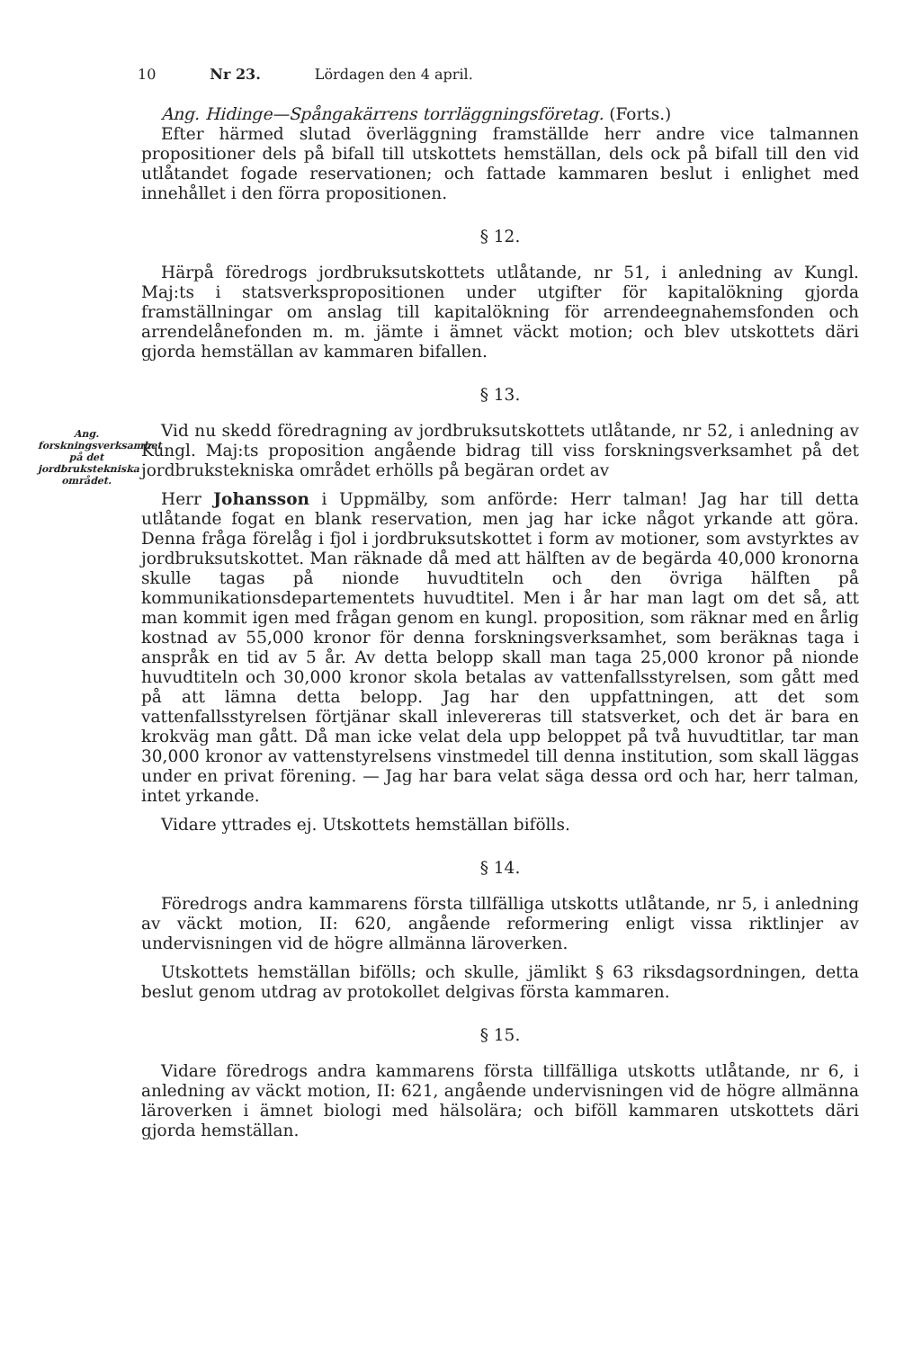10 Nr 23. Lördagen den 4 april.
Ang. Hidinge—Spångakärrens torrläggningsföretag. (Forts.)
Efter härmed slutad överläggning framställde herr andre vice talmannen propositioner dels på bifall till utskottets hemställan, dels ock på bifall till den vid utlåtandet fogade reservationen; och fattade kammaren beslut i enlighet med innehållet i den förra propositionen.
§ 12.
Härpå föredrogs jordbruksutskottets utlåtande, nr 51, i anledning av Kungl. Maj:ts i statsverkspropositionen under utgifter för kapitalökning gjorda framställningar om anslag till kapitalökning för arrendeegnahemsfonden och arrendelånefonden m. m. jämte i ämnet väckt motion; och blev utskottets däri gjorda hemställan av kammaren bifallen.
§ 13.
Ang. forskningsverksamhet på det jordbrukstekniska området.
Vid nu skedd föredragning av jordbruksutskottets utlåtande, nr 52, i anledning av Kungl. Maj:ts proposition angående bidrag till viss forskningsverksamhet på det jordbrukstekniska området erhölls på begäran ordet av
Herr Johansson i Uppmälby, som anförde: Herr talman! Jag har till detta utlåtande fogat en blank reservation, men jag har icke något yrkande att göra. Denna fråga förelåg i fjol i jordbruksutskottet i form av motioner, som avstyrktes av jordbruksutskottet. Man räknade då med att hälften av de begärda 40,000 kronorna skulle tagas på nionde huvudtiteln och den övriga hälften på kommunikationsdepartementets huvudtitel. Men i år har man lagt om det så, att man kommit igen med frågan genom en kungl. proposition, som räknar med en årlig kostnad av 55,000 kronor för denna forskningsverksamhet, som beräknas taga i anspråk en tid av 5 år. Av detta belopp skall man taga 25,000 kronor på nionde huvudtiteln och 30,000 kronor skola betalas av vattenfallsstyrelsen, som gått med på att lämna detta belopp. Jag har den uppfattningen, att det som vattenfallsstyrelsen förtjänar skall inlevereras till statsverket, och det är bara en krokväg man gått. Då man icke velat dela upp beloppet på två huvudtitlar, tar man 30,000 kronor av vattenstyrelsens vinstmedel till denna institution, som skall läggas under en privat förening. — Jag har bara velat säga dessa ord och har, herr talman, intet yrkande.
Vidare yttrades ej. Utskottets hemställan bifölls.
§ 14.
Föredrogs andra kammarens första tillfälliga utskotts utlåtande, nr 5, i anledning av väckt motion, II: 620, angående reformering enligt vissa riktlinjer av undervisningen vid de högre allmänna läroverken.
Utskottets hemställan bifölls; och skulle, jämlikt § 63 riksdagsordningen, detta beslut genom utdrag av protokollet delgivas första kammaren.
§ 15.
Vidare föredrogs andra kammarens första tillfälliga utskotts utlåtande, nr 6, i anledning av väckt motion, II: 621, angående undervisningen vid de högre allmänna läroverken i ämnet biologi med hälsolära; och biföll kammaren utskottets däri gjorda hemställan.